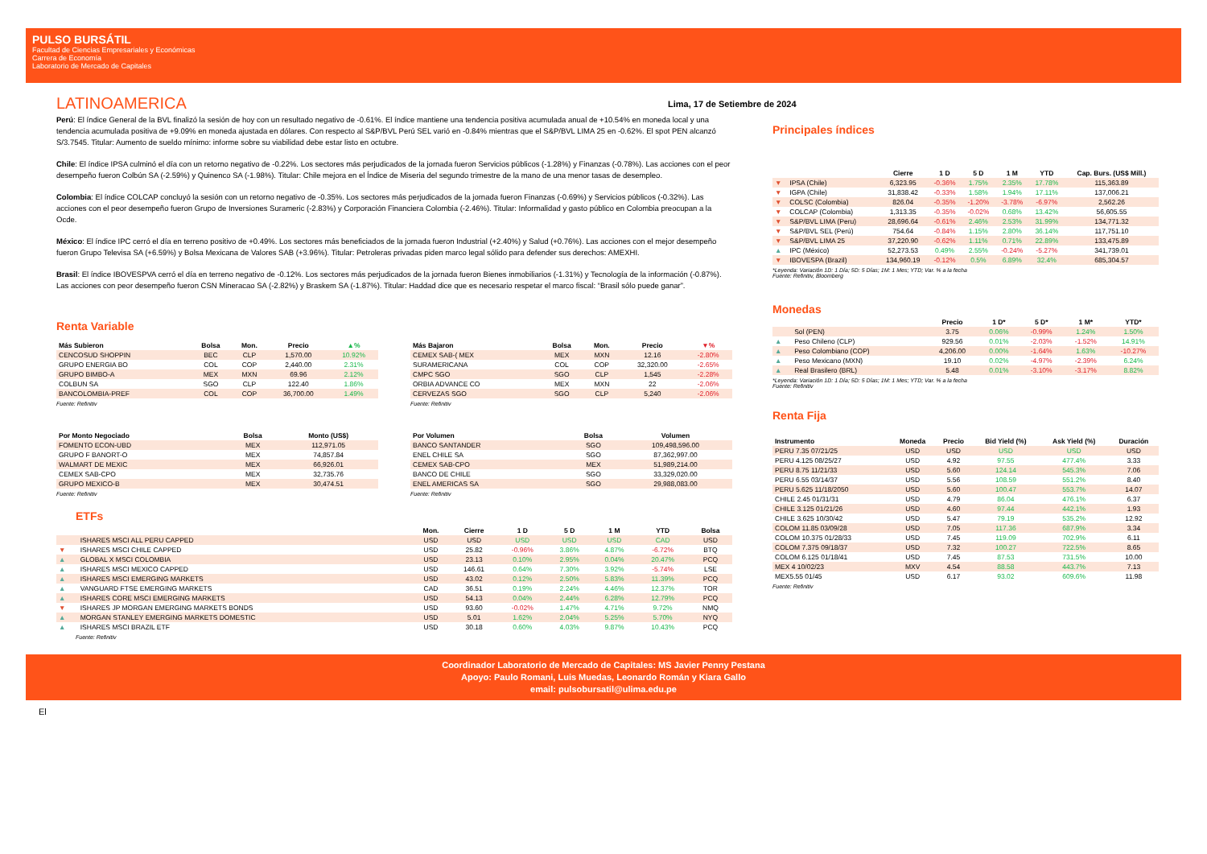PULSO BURSÁTIL
Facultad de Ciencias Empresariales y Económicas
Carrera de Economía
Laboratorio de Mercado de Capitales
LATINOAMERICA
Perú: El índice General de la BVL finalizó la sesión de hoy con un resultado negativo de -0.61%. El índice mantiene una tendencia positiva acumulada anual de +10.54% en moneda local y una tendencia acumulada positiva de +9.09% en moneda ajustada en dólares. Con respecto al S&P/BVL Perú SEL varió en -0.84% mientras que el S&P/BVL LIMA 25 en -0.62%. El spot PEN alcanzó S/3.7545. Titular: Aumento de sueldo mínimo: informe sobre su viabilidad debe estar listo en octubre.
Chile: El índice IPSA culminó el día con un retorno negativo de -0.22%. Los sectores más perjudicados de la jornada fueron Servicios públicos (-1.28%) y Finanzas (-0.78%). Las acciones con el peor desempeño fueron Colbún SA (-2.59%) y Quinenco SA (-1.98%). Titular: Chile mejora en el Índice de Miseria del segundo trimestre de la mano de una menor tasas de desempleo.
Colombia: El índice COLCAP concluyó la sesión con un retorno negativo de -0.35%. Los sectores más perjudicados de la jornada fueron Finanzas (-0.69%) y Servicios públicos (-0.32%). Las acciones con el peor desempeño fueron Grupo de Inversiones Surameric (-2.83%) y Corporación Financiera Colombia (-2.46%). Titular: Informalidad y gasto público en Colombia preocupan a la Ocde.
México: El índice IPC cerró el día en terreno positivo de +0.49%. Los sectores más beneficiados de la jornada fueron Industrial (+2.40%) y Salud (+0.76%). Las acciones con el mejor desempeño fueron Grupo Televisa SA (+6.59%) y Bolsa Mexicana de Valores SAB (+3.96%). Titular: Petroleras privadas piden marco legal sólido para defender sus derechos: AMEXHI.
Brasil: El índice IBOVESPVA cerró el día en terreno negativo de -0.12%. Los sectores más perjudicados de la jornada fueron Bienes inmobiliarios (-1.31%) y Tecnología de la información (-0.87%). Las acciones con peor desempeño fueron CSN Mineracao SA (-2.82%) y Braskem SA (-1.87%). Titular: Haddad dice que es necesario respetar el marco fiscal: “Brasil sólo puede ganar”.
Renta Variable
| Más Subieron | Bolsa | Mon. | Precio | ▲% |
| --- | --- | --- | --- | --- |
| CENCOSUD SHOPPIN | BEC | CLP | 1,570.00 | 10.92% |
| GRUPO ENERGIA BO | COL | COP | 2,440.00 | 2.31% |
| GRUPO BIMBO-A | MEX | MXN | 69.96 | 2.12% |
| COLBUN SA | SGO | CLP | 122.40 | 1.86% |
| BANCOLOMBIA-PREF | COL | COP | 36,700.00 | 1.49% |
Fuente: Refinitiv
| Más Bajaron | Bolsa | Mon. | Precio | ▼% |
| --- | --- | --- | --- | --- |
| CEMEX SAB-( MEX | MEX | MXN | 12.16 | -2.80% |
| SURAMERICANA | COL | COP | 32,320.00 | -2.65% |
| CMPC SGO | SGO | CLP | 1,545 | -2.28% |
| ORBIA ADVANCE CO | MEX | MXN | 22 | -2.06% |
| CERVEZAS SGO | SGO | CLP | 5,240 | -2.06% |
Fuente: Refinitiv
| Por Monto Negociado | Bolsa | Monto (US$) |
| --- | --- | --- |
| FOMENTO ECON-UBD | MEX | 112,971.05 |
| GRUPO F BANORT-O | MEX | 74,857.84 |
| WALMART DE MEXIC | MEX | 66,926.01 |
| CEMEX SAB-CPO | MEX | 32,735.76 |
| GRUPO MEXICO-B | MEX | 30,474.51 |
Fuente: Refinitiv
| Por Volumen | Bolsa | Volumen |
| --- | --- | --- |
| BANCO SANTANDER | SGO | 109,498,596.00 |
| ENEL CHILE SA | SGO | 87,362,997.00 |
| CEMEX SAB-CPO | MEX | 51,989,214.00 |
| BANCO DE CHILE | SGO | 33,329,020.00 |
| ENEL AMERICAS SA | SGO | 29,988,083.00 |
Fuente: Refinitiv
ETFs
| | | Mon. | Cierre | 1 D | 5 D | 1 M | YTD | Bolsa |
| --- | --- | --- | --- | --- | --- | --- | --- | --- |
| | ISHARES MSCI ALL PERU CAPPED | USD | USD | USD | USD | USD | CAD | USD |
| ▼ | ISHARES MSCI CHILE CAPPED | USD | 25.82 | -0.96% | 3.86% | 4.87% | -6.72% | BTQ |
| ▲ | GLOBAL X MSCI COLOMBIA | USD | 23.13 | 0.10% | 2.95% | 0.04% | 20.47% | PCQ |
| ▲ | ISHARES MSCI MEXICO CAPPED | USD | 146.61 | 0.64% | 7.30% | 3.92% | -5.74% | LSE |
| ▲ | ISHARES MSCI EMERGING MARKETS | USD | 43.02 | 0.12% | 2.50% | 5.83% | 11.39% | PCQ |
| ▲ | VANGUARD FTSE EMERGING MARKETS | CAD | 36.51 | 0.19% | 2.24% | 4.46% | 12.37% | TOR |
| ▲ | ISHARES CORE MSCI EMERGING MARKETS | USD | 54.13 | 0.04% | 2.44% | 6.28% | 12.79% | PCQ |
| ▼ | ISHARES JP MORGAN EMERGING MARKETS BONDS | USD | 93.60 | -0.02% | 1.47% | 4.71% | 9.72% | NMQ |
| ▲ | MORGAN STANLEY EMERGING MARKETS DOMESTIC | USD | 5.01 | 1.62% | 2.04% | 5.25% | 5.70% | NYQ |
| ▲ | ISHARES MSCI BRAZIL ETF | USD | 30.18 | 0.60% | 4.03% | 9.87% | 10.43% | PCQ |
Fuente: Refinitiv
Lima, 17 de Setiembre de 2024
Principales índices
| | | Cierre | 1 D | 5 D | 1 M | YTD | Cap. Burs. (US$ Mill.) |
| --- | --- | --- | --- | --- | --- | --- | --- |
| ▼ | IPSA (Chile) | 6,323.95 | -0.36% | 1.75% | 2.35% | 17.78% | 115,363.89 |
| ▼ | IGPA (Chile) | 31,838.42 | -0.33% | 1.58% | 1.94% | 17.11% | 137,006.21 |
| ▼ | COLSC (Colombia) | 826.04 | -0.35% | -1.20% | -3.78% | -6.97% | 2,562.26 |
| ▼ | COLCAP (Colombia) | 1,313.35 | -0.35% | -0.02% | 0.68% | 13.42% | 56,605.55 |
| ▼ | S&P/BVL LIMA (Peru) | 28,696.64 | -0.61% | 2.46% | 2.53% | 31.99% | 134,771.32 |
| ▼ | S&P/BVL SEL (Perú) | 754.64 | -0.84% | 1.15% | 2.80% | 36.14% | 117,751.10 |
| ▼ | S&P/BVL LIMA 25 | 37,220.90 | -0.62% | 1.11% | 0.71% | 22.89% | 133,475.89 |
| ▲ | IPC (México) | 52,273.53 | 0.49% | 2.55% | -0.24% | -5.27% | 341,739.01 |
| ▼ | IBOVESPA (Brazil) | 134,960.19 | -0.12% | 0.5% | 6.89% | 32.4% | 685,304.57 |
*Leyenda: Variación 1D: 1 Día; 5D: 5 Días; 1M: 1 Mes; YTD; Var. % a la fecha
Fuente: Refinitiv, Bloomberg
Monedas
| | | Precio | 1 D* | 5 D* | 1 M* | YTD* |
| --- | --- | --- | --- | --- | --- | --- |
| | Sol (PEN) | 3.75 | 0.06% | -0.99% | 1.24% | 1.50% |
| ▲ | Peso Chileno (CLP) | 929.56 | 0.01% | -2.03% | -1.52% | 14.91% |
| ▲ | Peso Colombiano (COP) | 4,206.00 | 0.00% | -1.64% | 1.63% | -10.27% |
| ▲ | Peso Mexicano (MXN) | 19.10 | 0.02% | -4.97% | -2.39% | 6.24% |
| ▲ | Real Brasilero (BRL) | 5.48 | 0.01% | -3.10% | -3.17% | 8.82% |
*Leyenda: Variación 1D: 1 Día; 5D: 5 Días; 1M: 1 Mes; YTD; Var. % a la fecha
Fuente: Refinitiv
Renta Fija
| Instrumento | Moneda | Precio | Bid Yield (%) | Ask Yield (%) | Duración |
| --- | --- | --- | --- | --- | --- |
| PERU 7.35 07/21/25 | USD | USD | USD | USD | USD |
| PERU 4.125 08/25/27 | USD | 4.92 | 97.55 | 477.4% | 3.33 |
| PERU 8.75 11/21/33 | USD | 5.60 | 124.14 | 545.3% | 7.06 |
| PERU 6.55 03/14/37 | USD | 5.56 | 108.59 | 551.2% | 8.40 |
| PERU 5.625 11/18/2050 | USD | 5.60 | 100.47 | 553.7% | 14.07 |
| CHILE 2.45 01/31/31 | USD | 4.79 | 86.04 | 476.1% | 6.37 |
| CHILE 3.125 01/21/26 | USD | 4.60 | 97.44 | 442.1% | 1.93 |
| CHILE 3.625 10/30/42 | USD | 5.47 | 79.19 | 535.2% | 12.92 |
| COLOM 11.85 03/09/28 | USD | 7.05 | 117.36 | 687.9% | 3.34 |
| COLOM 10.375 01/28/33 | USD | 7.45 | 119.09 | 702.9% | 6.11 |
| COLOM 7.375 09/18/37 | USD | 7.32 | 100.27 | 722.5% | 8.65 |
| COLOM 6.125 01/18/41 | USD | 7.45 | 87.53 | 731.5% | 10.00 |
| MEX 4 10/02/23 | MXV | 4.54 | 88.58 | 443.7% | 7.13 |
| MEX5.55 01/45 | USD | 6.17 | 93.02 | 609.6% | 11.98 |
Fuente: Refinitiv
Coordinador Laboratorio de Mercado de Capitales: MS Javier Penny Pestana
Apoyo: Paulo Romani, Luis Muedas, Leonardo Román y Kiara Gallo
email: pulsobursatil@ulima.edu.pe
El